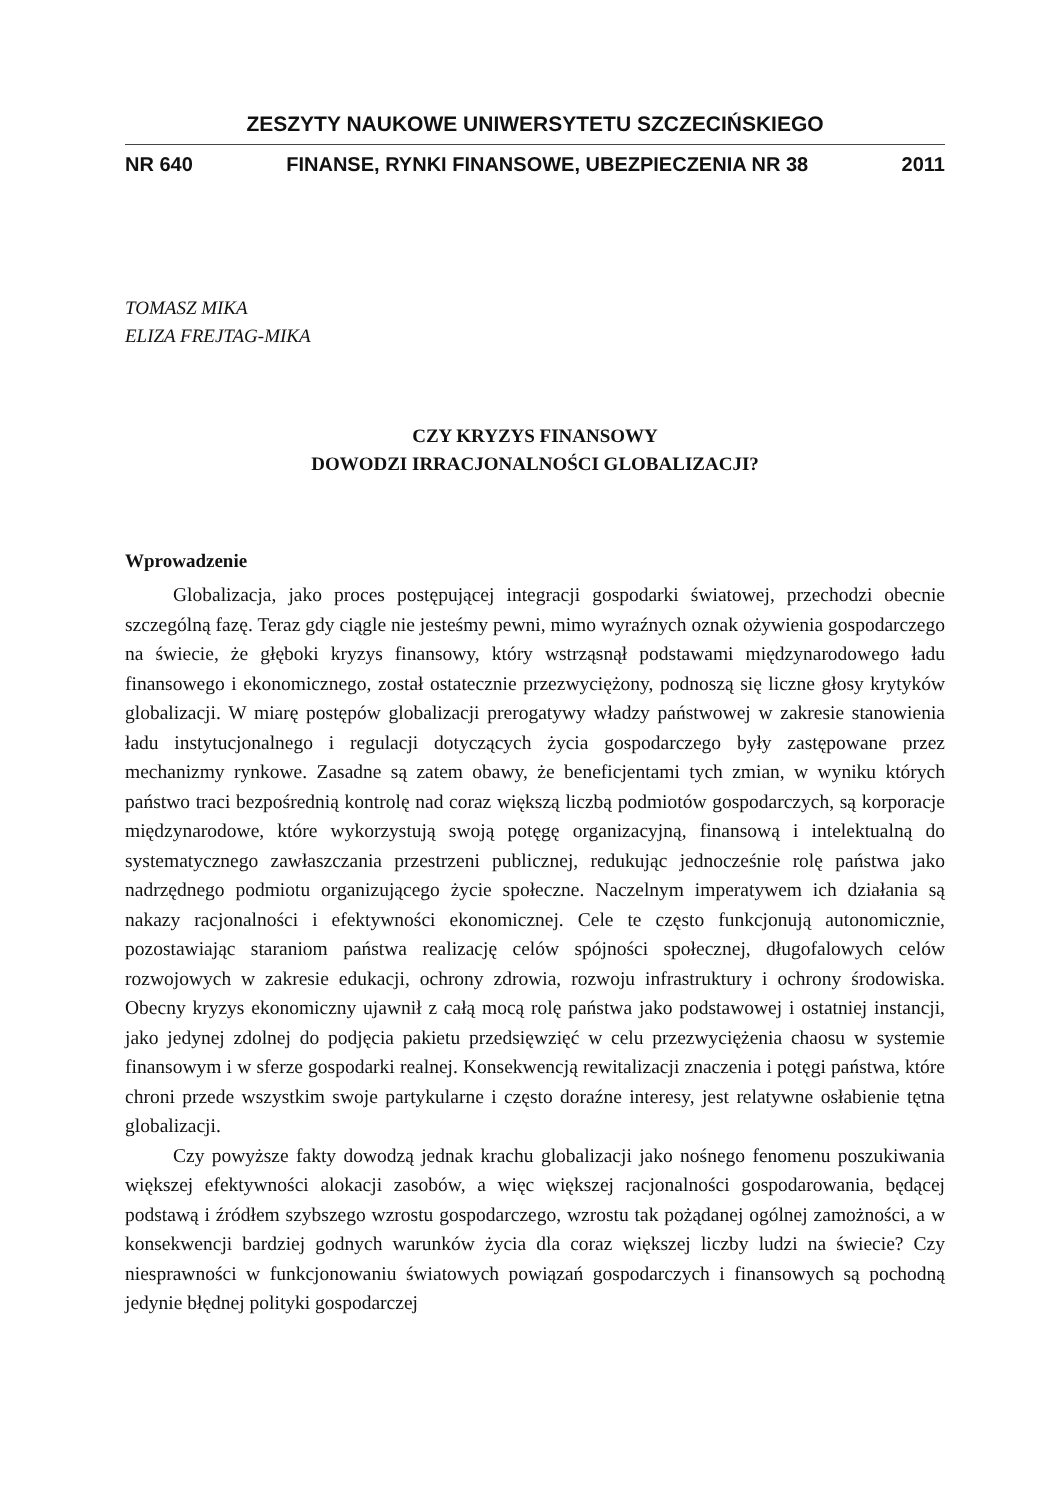ZESZYTY NAUKOWE UNIWERSYTETU SZCZECIŃSKIEGO
NR 640 FINANSE, RYNKI FINANSOWE, UBEZPIECZENIA NR 38 2011
TOMASZ MIKA
ELIZA FREJTAG-MIKA
CZY KRYZYS FINANSOWY
DOWODZI IRRACJONALNOŚCI GLOBALIZACJI?
Wprowadzenie
Globalizacja, jako proces postępującej integracji gospodarki światowej, przechodzi obecnie szczególną fazę. Teraz gdy ciągle nie jesteśmy pewni, mimo wyraźnych oznak ożywienia gospodarczego na świecie, że głęboki kryzys finansowy, który wstrząsnął podstawami międzynarodowego ładu finansowego i ekonomicznego, został ostatecznie przezwyciężony, podnoszą się liczne głosy krytyków globalizacji. W miarę postępów globalizacji prerogatywy władzy państwowej w zakresie stanowienia ładu instytucjonalnego i regulacji dotyczących życia gospodarczego były zastępowane przez mechanizmy rynkowe. Zasadne są zatem obawy, że beneficjentami tych zmian, w wyniku których państwo traci bezpośrednią kontrolę nad coraz większą liczbą podmiotów gospodarczych, są korporacje międzynarodowe, które wykorzystują swoją potęgę organizacyjną, finansową i intelektualną do systematycznego zawłaszczania przestrzeni publicznej, redukując jednocześnie rolę państwa jako nadrzędnego podmiotu organizującego życie społeczne. Naczelnym imperatywem ich działania są nakazy racjonalności i efektywności ekonomicznej. Cele te często funkcjonują autonomicznie, pozostawiając staraniom państwa realizację celów spójności społecznej, długofalowych celów rozwojowych w zakresie edukacji, ochrony zdrowia, rozwoju infrastruktury i ochrony środowiska. Obecny kryzys ekonomiczny ujawnił z całą mocą rolę państwa jako podstawowej i ostatniej instancji, jako jedynej zdolnej do podjęcia pakietu przedsięwzięć w celu przezwyciężenia chaosu w systemie finansowym i w sferze gospodarki realnej. Konsekwencją rewitalizacji znaczenia i potęgi państwa, które chroni przede wszystkim swoje partykularne i często doraźne interesy, jest relatywne osłabienie tętna globalizacji.
Czy powyższe fakty dowodzą jednak krachu globalizacji jako nośnego fenomenu poszukiwania większej efektywności alokacji zasobów, a więc większej racjonalności gospodarowania, będącej podstawą i źródłem szybszego wzrostu gospodarczego, wzrostu tak pożądanej ogólnej zamożności, a w konsekwencji bardziej godnych warunków życia dla coraz większej liczby ludzi na świecie? Czy niesprawności w funkcjonowaniu światowych powiązań gospodarczych i finansowych są pochodną jedynie błędnej polityki gospodarczej